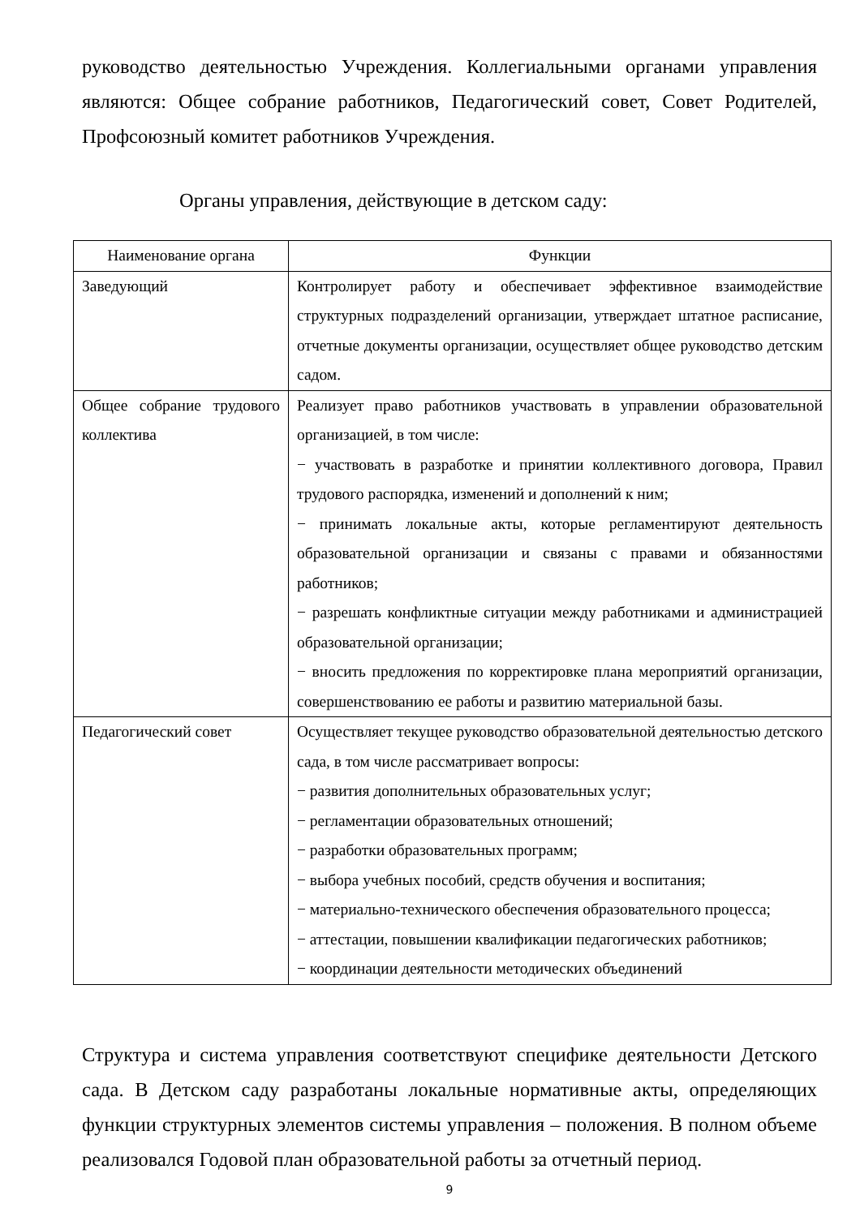руководство деятельностью Учреждения. Коллегиальными органами управления являются: Общее собрание работников, Педагогический совет, Совет Родителей, Профсоюзный комитет работников Учреждения.
Органы управления, действующие в детском саду:
| Наименование органа | Функции |
| --- | --- |
| Заведующий | Контролирует работу и обеспечивает эффективное взаимодействие структурных подразделений организации, утверждает штатное расписание, отчетные документы организации, осуществляет общее руководство детским садом. |
| Общее собрание трудового коллектива | Реализует право работников участвовать в управлении образовательной организацией, в том числе: − участвовать в разработке и принятии коллективного договора, Правил трудового распорядка, изменений и дополнений к ним; − принимать локальные акты, которые регламентируют деятельность образовательной организации и связаны с правами и обязанностями работников; − разрешать конфликтные ситуации между работниками и администрацией образовательной организации; − вносить предложения по корректировке плана мероприятий организации, совершенствованию ее работы и развитию материальной базы. |
| Педагогический совет | Осуществляет текущее руководство образовательной деятельностью детского сада, в том числе рассматривает вопросы: − развития дополнительных образовательных услуг; − регламентации образовательных отношений; − разработки образовательных программ; − выбора учебных пособий, средств обучения и воспитания; − материально-технического обеспечения образовательного процесса; − аттестации, повышении квалификации педагогических работников; − координации деятельности методических объединений |
Структура и система управления соответствуют специфике деятельности Детского сада. В Детском саду разработаны локальные нормативные акты, определяющих функции структурных элементов системы управления – положения. В полном объеме реализовался Годовой план образовательной работы за отчетный период.
9